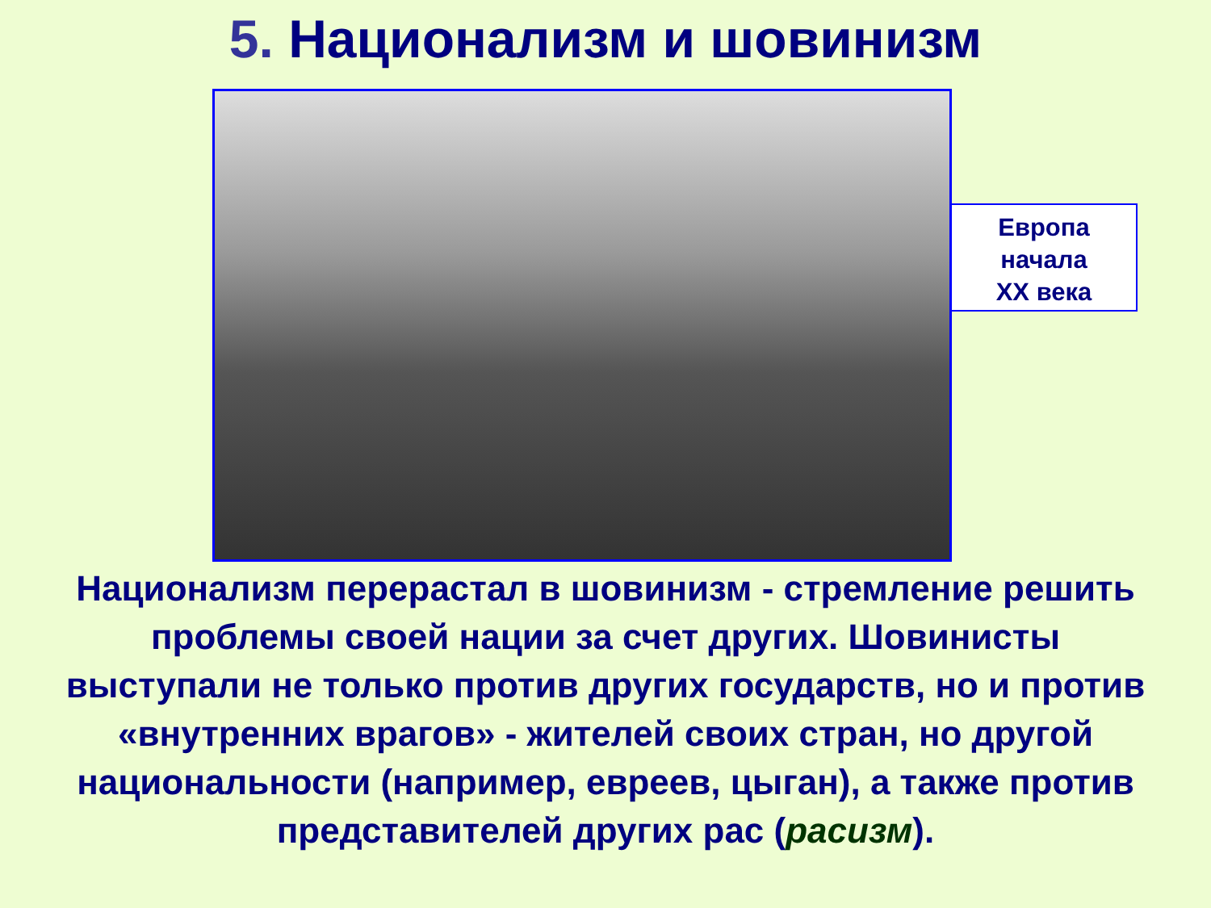5. Национализм и шовинизм
Европа
начала
XX века
Национализм перерастал в шовинизм - стремление решить проблемы своей нации за счет других. Шовинисты выступали не только против других государств, но и против «внутренних врагов» - жителей своих стран, но другой национальности (например, евреев, цыган), а также против представителей других рас (расизм).